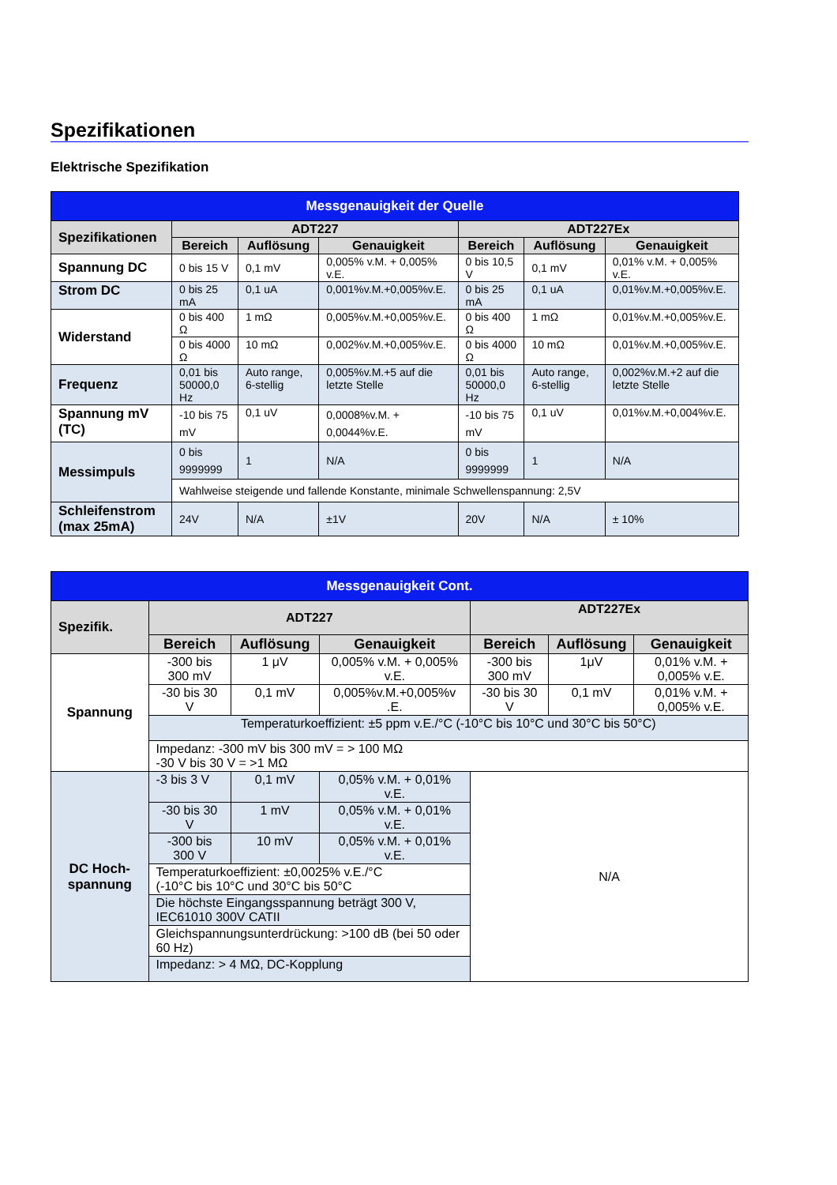Spezifikationen
Elektrische Spezifikation
| Messgenauigkeit der Quelle | | | | | | |
| --- | --- | --- | --- | --- | --- | --- |
| Spezifikationen | ADT227 | | | ADT227Ex | | |
| | Bereich | Auflösung | Genauigkeit | Bereich | Auflösung | Genauigkeit |
| Spannung DC | 0 bis 15 V | 0,1 mV | 0,005% v.M. + 0,005% v.E. | 0 bis 10,5 V | 0,1 mV | 0,01% v.M. + 0,005% v.E. |
| Strom DC | 0 bis 25 mA | 0,1 uA | 0,001%v.M.+0,005%v.E. | 0 bis 25 mA | 0,1 uA | 0,01%v.M.+0,005%v.E. |
| Widerstand | 0 bis 400 Ω | 1 mΩ | 0,005%v.M.+0,005%v.E. | 0 bis 400 Ω | 1 mΩ | 0,01%v.M.+0,005%v.E. |
| | 0 bis 4000 Ω | 10 mΩ | 0,002%v.M.+0,005%v.E. | 0 bis 4000 Ω | 10 mΩ | 0,01%v.M.+0,005%v.E. |
| Frequenz | 0,01 bis 50000,0 Hz | Auto range, 6-stellig | 0,005%v.M.+5 auf die letzte Stelle | 0,01 bis 50000,0 Hz | Auto range, 6-stellig | 0,002%v.M.+2 auf die letzte Stelle |
| Spannung mV (TC) | -10 bis 75 mV | 0,1 uV | 0,0008%v.M. + 0,0044%v.E. | -10 bis 75 mV | 0,1 uV | 0,01%v.M.+0,004%v.E. |
| Messimpuls | 0 bis 9999999 | 1 | N/A | 0 bis 9999999 | 1 | N/A |
| | Wahlweise steigende und fallende Konstante, minimale Schwellenspannung: 2,5V | | | | | |
| Schleifenstrom (max 25mA) | 24V | N/A | ±1V | 20V | N/A | ± 10% |
| Messgenauigkeit Cont. | | | | | | |
| --- | --- | --- | --- | --- | --- | --- |
| Spezifik. | ADT227 | | | ADT227Ex | | |
| | Bereich | Auflösung | Genauigkeit | Bereich | Auflösung | Genauigkeit |
| Spannung | -300 bis 300 mV | 1 μV | 0,005% v.M. + 0,005% v.E. | -300 bis 300 mV | 1μV | 0,01% v.M. + 0,005% v.E. |
| | -30 bis 30 V | 0,1 mV | 0,005%v.M.+0,005%v .E. | -30 bis 30 V | 0,1 mV | 0,01% v.M. + 0,005% v.E. |
| | Temperaturkoeffizient: ±5 ppm v.E./°C (-10°C bis 10°C und 30°C bis 50°C) | | | | | |
| | Impedanz: -300 mV bis 300 mV = > 100 MΩ -30 V bis 30 V = >1 MΩ | | | | | |
| DC Hoch-spannung | -3 bis 3 V | 0,1 mV | 0,05% v.M. + 0,01% v.E. | N/A | | |
| | -30 bis 30 V | 1 mV | 0,05% v.M. + 0,01% v.E. | | | |
| | -300 bis 300 V | 10 mV | 0,05% v.M. + 0,01% v.E. | | | |
| | Temperaturkoeffizient: ±0,0025% v.E./°C (-10°C bis 10°C und 30°C bis 50°C | | | | | |
| | Die höchste Eingangsspannung beträgt 300 V, IEC61010 300V CATII | | | | | |
| | Gleichspannungsunterdrückung: >100 dB (bei 50 oder 60 Hz) | | | | | |
| | Impedanz: > 4 MΩ, DC-Kopplung | | | | | |